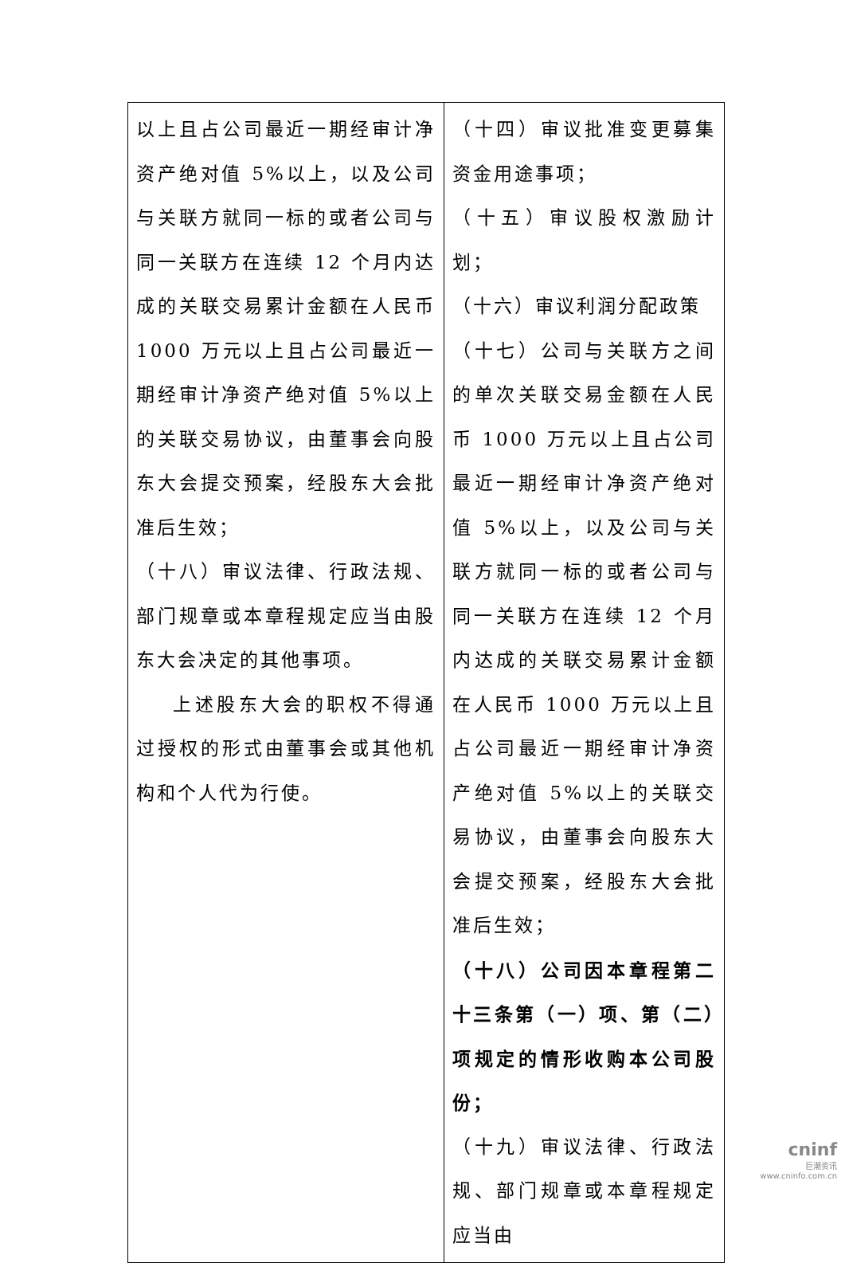| 以上且占公司最近一期经审计净资产绝对值 5%以上，以及公司与关联方就同一标的或者公司与同一关联方在连续 12 个月内达成的关联交易累计金额在人民币 1000 万元以上且占公司最近一期经审计净资产绝对值 5%以上的关联交易协议，由董事会向股东大会提交预案，经股东大会批准后生效； （十八）审议法律、行政法规、部门规章或本章程规定应当由股东大会决定的其他事项。 上述股东大会的职权不得通过授权的形式由董事会或其他机构和个人代为行使。 | （十四）审议批准变更募集资金用途事项； （十五）审议股权激励计划； （十六）审议利润分配政策 （十七）公司与关联方之间的单次关联交易金额在人民币 1000 万元以上且占公司最近一期经审计净资产绝对值 5%以上，以及公司与关联方就同一标的或者公司与同一关联方在连续 12 个月内达成的关联交易累计金额在人民币 1000 万元以上且占公司最近一期经审计净资产绝对值 5%以上的关联交易协议，由董事会向股东大会提交预案，经股东大会批准后生效； （十八）公司因本章程第二十三条第（一）项、第（二）项规定的情形收购本公司股份； （十九）审议法律、行政法规、部门规章或本章程规定应当由 |
cninf
巨潮资讯
www.cninfo.com.cn